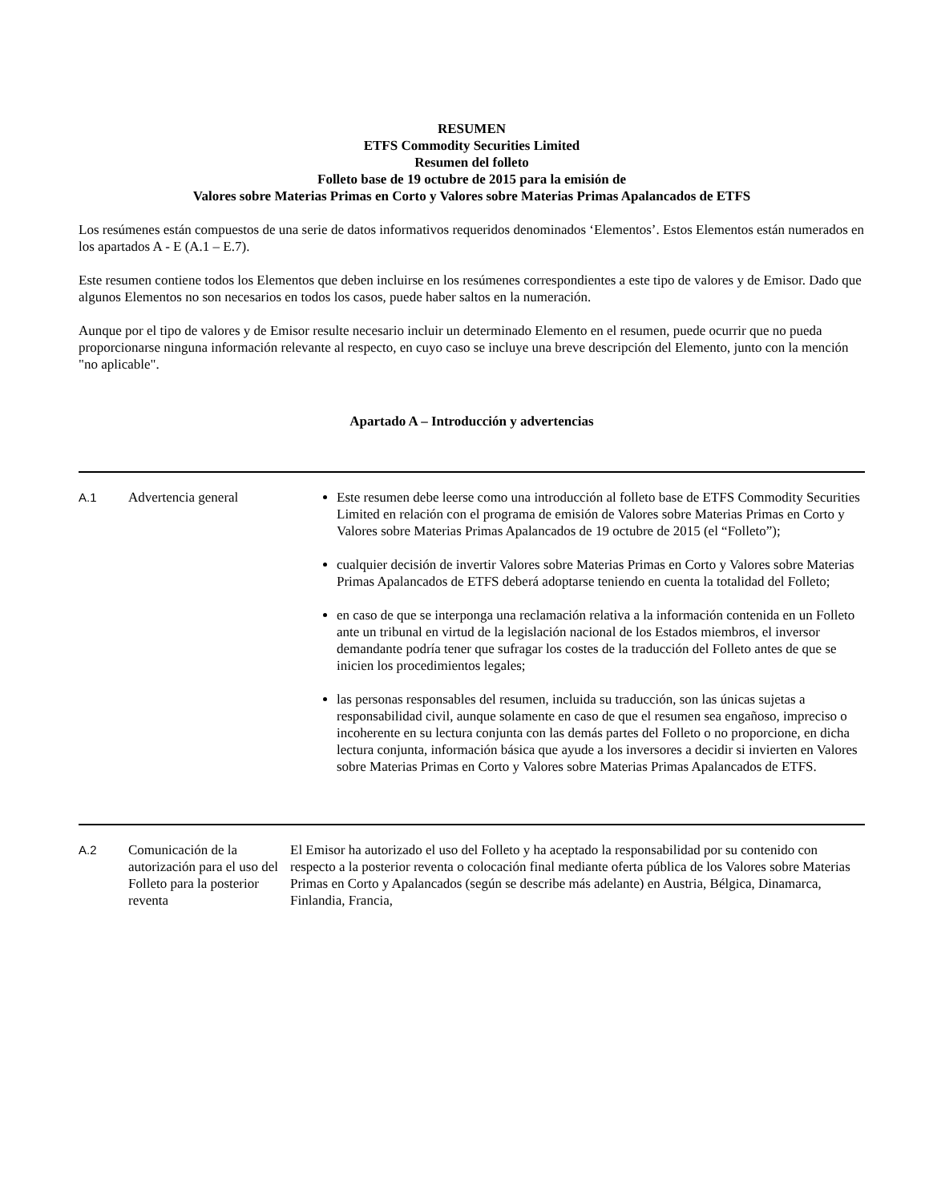RESUMEN
ETFS Commodity Securities Limited
Resumen del folleto
Folleto base de 19 octubre de 2015 para la emisión de
Valores sobre Materias Primas en Corto y Valores sobre Materias Primas Apalancados de ETFS
Los resúmenes están compuestos de una serie de datos informativos requeridos denominados ‘Elementos’. Estos Elementos están numerados en los apartados A - E (A.1 – E.7).
Este resumen contiene todos los Elementos que deben incluirse en los resúmenes correspondientes a este tipo de valores y de Emisor. Dado que algunos Elementos no son necesarios en todos los casos, puede haber saltos en la numeración.
Aunque por el tipo de valores y de Emisor resulte necesario incluir un determinado Elemento en el resumen, puede ocurrir que no pueda proporcionarse ninguna información relevante al respecto, en cuyo caso se incluye una breve descripción del Elemento, junto con la mención "no aplicable".
Apartado A – Introducción y advertencias
| A.1 | Advertencia general | Este resumen debe leerse como una introducción al folleto base de ETFS Commodity Securities Limited en relación con el programa de emisión de Valores sobre Materias Primas en Corto y Valores sobre Materias Primas Apalancados de 19 octubre de 2015 (el “Folleto”); cualquier decisión de invertir Valores sobre Materias Primas en Corto y Valores sobre Materias Primas Apalancados de ETFS deberá adoptarse teniendo en cuenta la totalidad del Folleto; en caso de que se interponga una reclamación relativa a la información contenida en un Folleto ante un tribunal en virtud de la legislación nacional de los Estados miembros, el inversor demandante podría tener que sufragar los costes de la traducción del Folleto antes de que se inicien los procedimientos legales; las personas responsables del resumen, incluida su traducción, son las únicas sujetas a responsabilidad civil, aunque solamente en caso de que el resumen sea engañoso, impreciso o incoherente en su lectura conjunta con las demás partes del Folleto o no proporcione, en dicha lectura conjunta, información básica que ayude a los inversores a decidir si invierten en Valores sobre Materias Primas en Corto y Valores sobre Materias Primas Apalancados de ETFS. |
| A.2 | Comunicación de la autorización para el uso del Folleto para la posterior reventa | El Emisor ha autorizado el uso del Folleto y ha aceptado la responsabilidad por su contenido con respecto a la posterior reventa o colocación final mediante oferta pública de los Valores sobre Materias Primas en Corto y Apalancados (según se describe más adelante) en Austria, Bélgica, Dinamarca, Finlandia, Francia, |